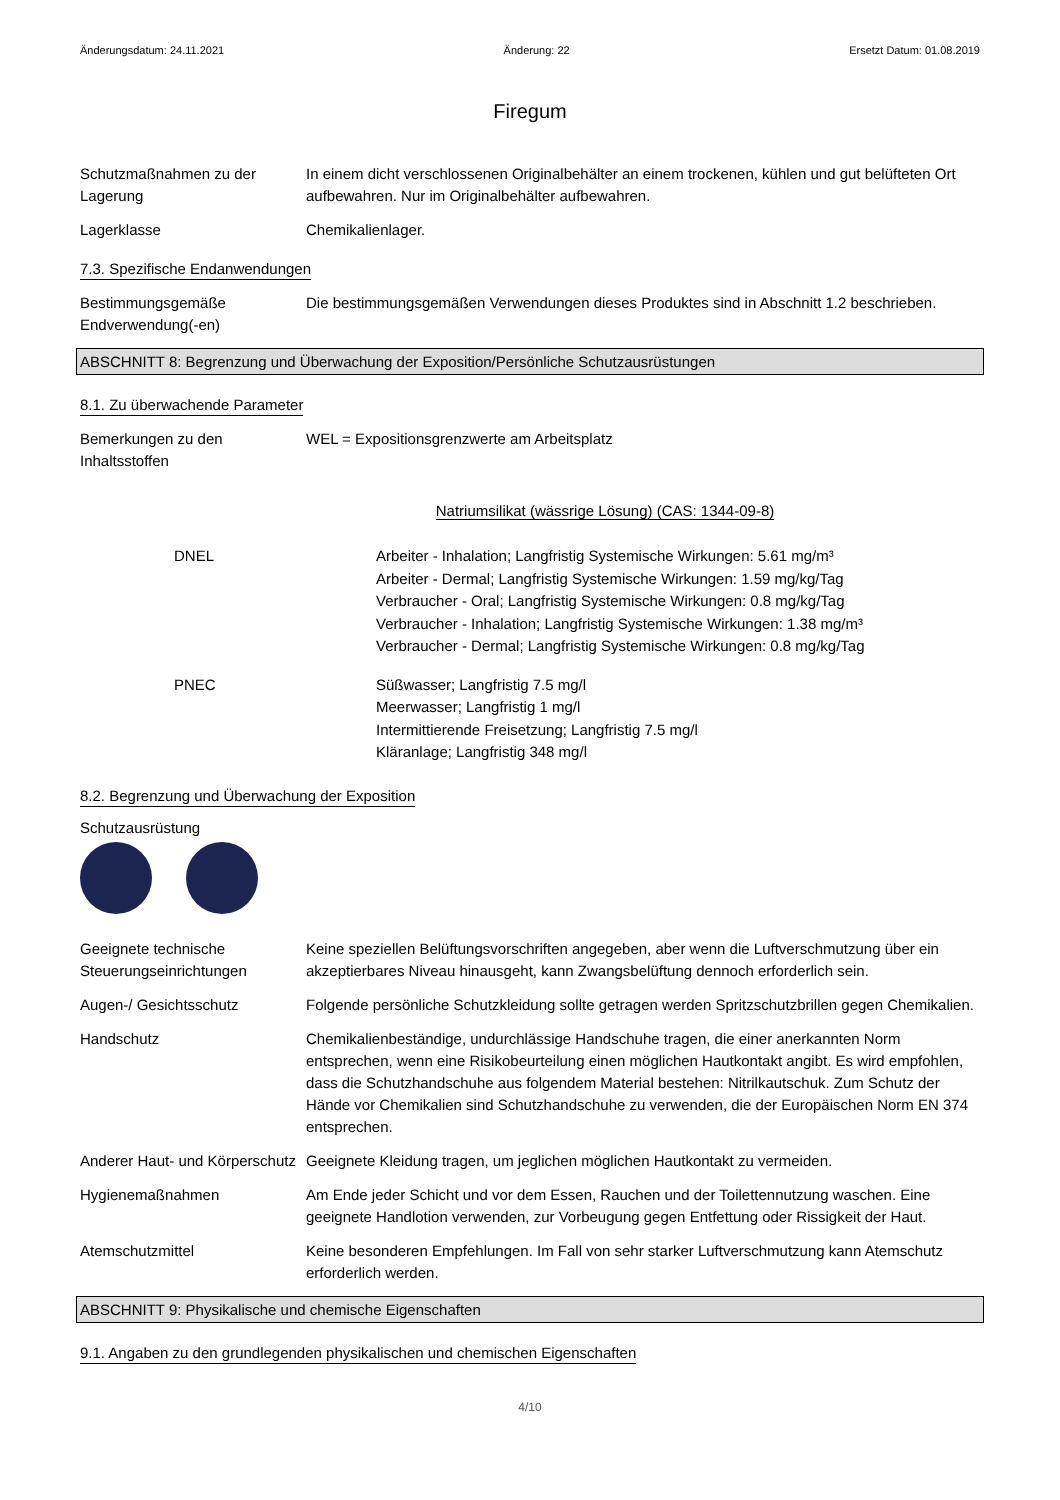Änderungsdatum: 24.11.2021 Änderung: 22 Ersetzt Datum: 01.08.2019
Firegum
Schutzmaßnahmen zu der Lagerung
In einem dicht verschlossenen Originalbehälter an einem trockenen, kühlen und gut belüfteten Ort aufbewahren. Nur im Originalbehälter aufbewahren.
Lagerklasse Chemikalienlager.
7.3. Spezifische Endanwendungen
Bestimmungsgemäße Endverwendung(-en)
Die bestimmungsgemäßen Verwendungen dieses Produktes sind in Abschnitt 1.2 beschrieben.
ABSCHNITT 8: Begrenzung und Überwachung der Exposition/Persönliche Schutzausrüstungen
8.1. Zu überwachende Parameter
Bemerkungen zu den Inhaltsstoffen
WEL = Expositionsgrenzwerte am Arbeitsplatz
Natriumsilikat (wässrige Lösung) (CAS: 1344-09-8)
DNEL Arbeiter - Inhalation; Langfristig Systemische Wirkungen: 5.61 mg/m³
Arbeiter - Dermal; Langfristig Systemische Wirkungen: 1.59 mg/kg/Tag
Verbraucher - Oral; Langfristig Systemische Wirkungen: 0.8 mg/kg/Tag
Verbraucher - Inhalation; Langfristig Systemische Wirkungen: 1.38 mg/m³
Verbraucher - Dermal; Langfristig Systemische Wirkungen: 0.8 mg/kg/Tag
PNEC Süßwasser; Langfristig 7.5 mg/l
Meerwasser; Langfristig 1 mg/l
Intermittierende Freisetzung; Langfristig 7.5 mg/l
Kläranlage; Langfristig 348 mg/l
8.2. Begrenzung und Überwachung der Exposition
Schutzausrüstung
Geeignete technische Steuerungseinrichtungen
Keine speziellen Belüftungsvorschriften angegeben, aber wenn die Luftverschmutzung über ein akzeptierbares Niveau hinausgeht, kann Zwangsbelüftung dennoch erforderlich sein.
Augen-/ Gesichtsschutz Folgende persönliche Schutzkleidung sollte getragen werden Spritzschutzbrillen gegen Chemikalien.
Handschutz Chemikalienbeständige, undurchlässige Handschuhe tragen, die einer anerkannten Norm entsprechen, wenn eine Risikobeurteilung einen möglichen Hautkontakt angibt. Es wird empfohlen, dass die Schutzhandschuhe aus folgendem Material bestehen: Nitrilkautschuk. Zum Schutz der Hände vor Chemikalien sind Schutzhandschuhe zu verwenden, die der Europäischen Norm EN 374 entsprechen.
Anderer Haut- und Körperschutz
Geeignete Kleidung tragen, um jeglichen möglichen Hautkontakt zu vermeiden.
Hygienemaßnahmen Am Ende jeder Schicht und vor dem Essen, Rauchen und der Toilettennutzung waschen. Eine geeignete Handlotion verwenden, zur Vorbeugung gegen Entfettung oder Rissigkeit der Haut.
Atemschutzmittel Keine besonderen Empfehlungen. Im Fall von sehr starker Luftverschmutzung kann Atemschutz erforderlich werden.
ABSCHNITT 9: Physikalische und chemische Eigenschaften
9.1. Angaben zu den grundlegenden physikalischen und chemischen Eigenschaften
4/10